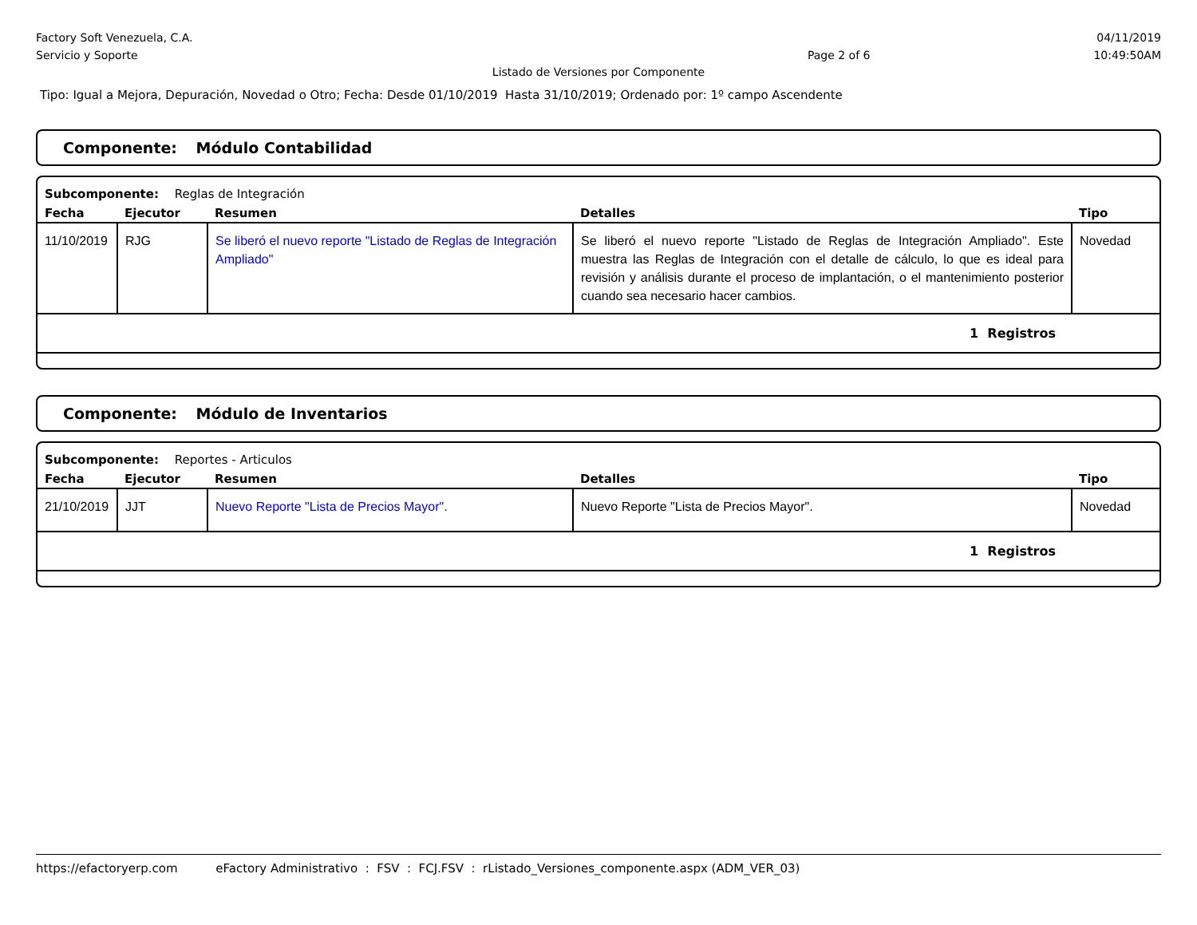Factory Soft Venezuela, C.A.
Servicio y Soporte
Page 2 of 6
04/11/2019
10:49:50AM
Listado de Versiones por Componente
Tipo: Igual a Mejora, Depuración, Novedad o Otro; Fecha: Desde 01/10/2019 Hasta 31/10/2019; Ordenado por: 1º campo Ascendente
Componente: Módulo Contabilidad
Subcomponente: Reglas de Integración
| Fecha | Ejecutor | Resumen | Detalles | Tipo |
| --- | --- | --- | --- | --- |
| 11/10/2019 | RJG | Se liberó el nuevo reporte "Listado de Reglas de Integración Ampliado" | Se liberó el nuevo reporte "Listado de Reglas de Integración Ampliado". Este muestra las Reglas de Integración con el detalle de cálculo, lo que es ideal para revisión y análisis durante el proceso de implantación, o el mantenimiento posterior cuando sea necesario hacer cambios. | Novedad |
| 1 Registros | | | | |
Componente: Módulo de Inventarios
Subcomponente: Reportes - Articulos
| Fecha | Ejecutor | Resumen | Detalles | Tipo |
| --- | --- | --- | --- | --- |
| 21/10/2019 | JJT | Nuevo Reporte "Lista de Precios Mayor". | Nuevo Reporte "Lista de Precios Mayor". | Novedad |
| 1 Registros | | | | |
https://efactoryerp.com eFactory Administrativo : FSV : FCJ.FSV : rListado_Versiones_componente.aspx (ADM_VER_03)